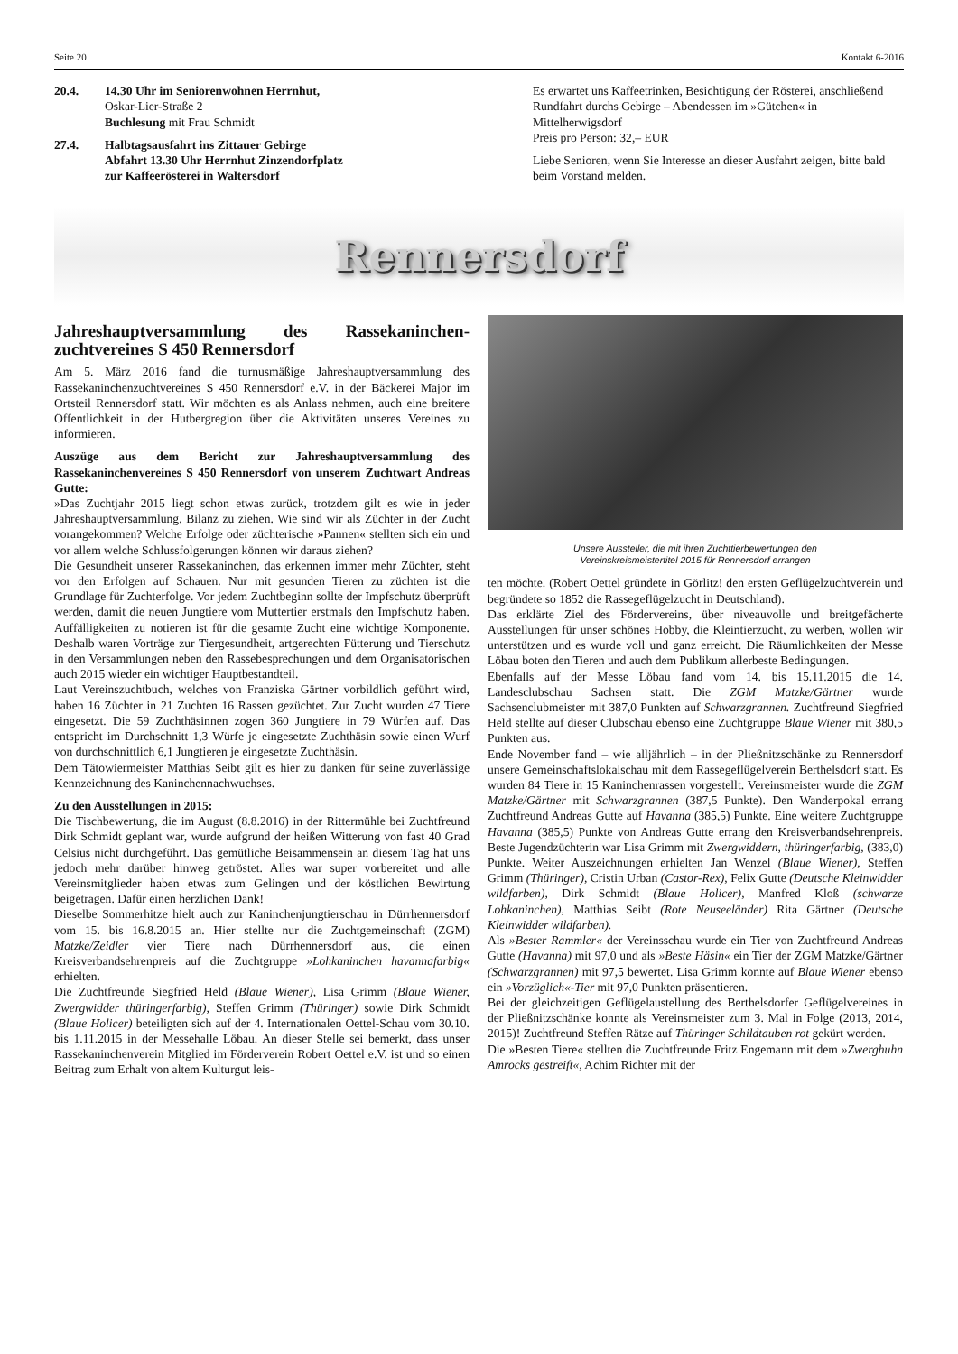Seite 20 Kontakt 6-2016
20.4. 14.30 Uhr im Seniorenwohnen Herrnhut,
Oskar-Lier-Straße 2
Buchlesung mit Frau Schmidt
27.4. Halbtagsausfahrt ins Zittauer Gebirge
Abfahrt 13.30 Uhr Herrnhut Zinzendorfplatz
zur Kaffeerösterei in Waltersdorf
Es erwartet uns Kaffeetrinken, Besichtigung der Rösterei, anschließend Rundfahrt durchs Gebirge – Abendessen im »Gütchen« in Mittelherwigsdorf
Preis pro Person: 32,– EUR
Liebe Senioren, wenn Sie Interesse an dieser Ausfahrt zeigen, bitte bald beim Vorstand melden.
Rennersdorf
Jahreshauptversammlung des Rassekaninchen-zuchtvereines S 450 Rennersdorf
Am 5. März 2016 fand die turnusmäßige Jahreshauptversammlung des Rassekaninchenzuchtvereines S 450 Rennersdorf e.V. in der Bäckerei Major im Ortsteil Rennersdorf statt. Wir möchten es als Anlass nehmen, auch eine breitere Öffentlichkeit in der Hutbergregion über die Aktivitäten unseres Vereines zu informieren.
Auszüge aus dem Bericht zur Jahreshauptversammlung des Rassekaninchenvereines S 450 Rennersdorf von unserem Zuchtwart Andreas Gutte:
»Das Zuchtjahr 2015 liegt schon etwas zurück, trotzdem gilt es wie in jeder Jahreshauptversammlung, Bilanz zu ziehen. Wie sind wir als Züchter in der Zucht vorangekommen? Welche Erfolge oder züchterische »Pannen« stellten sich ein und vor allem welche Schlussfolgerungen können wir daraus ziehen?
Die Gesundheit unserer Rassekaninchen, das erkennen immer mehr Züchter, steht vor den Erfolgen auf Schauen. Nur mit gesunden Tieren zu züchten ist die Grundlage für Zuchterfolge. Vor jedem Zuchtbeginn sollte der Impfschutz überprüft werden, damit die neuen Jungtiere vom Muttertier erstmals den Impfschutz haben. Auffälligkeiten zu notieren ist für die gesamte Zucht eine wichtige Komponente. Deshalb waren Vorträge zur Tiergesundheit, artgerechten Fütterung und Tierschutz in den Versammlungen neben den Rassebesprechungen und dem Organisatorischen auch 2015 wieder ein wichtiger Hauptbestandteil.
Laut Vereinszuchtbuch, welches von Franziska Gärtner vorbildlich geführt wird, haben 16 Züchter in 21 Zuchten 16 Rassen gezüchtet. Zur Zucht wurden 47 Tiere eingesetzt. Die 59 Zuchthäsinnen zogen 360 Jungtiere in 79 Würfen auf. Das entspricht im Durchschnitt 1,3 Würfe je eingesetzte Zuchthäsin sowie einen Wurf von durchschnittlich 6,1 Jungtieren je eingesetzte Zuchthäsin.
Dem Tätowiermeister Matthias Seibt gilt es hier zu danken für seine zuverlässige Kennzeichnung des Kaninchennachwuchses.
Zu den Ausstellungen in 2015:
Die Tischbewertung, die im August (8.8.2016) in der Rittermühle bei Zuchtfreund Dirk Schmidt geplant war, wurde aufgrund der heißen Witterung von fast 40 Grad Celsius nicht durchgeführt. Das gemütliche Beisammensein an diesem Tag hat uns jedoch mehr darüber hinweg getröstet. Alles war super vorbereitet und alle Vereinsmitglieder haben etwas zum Gelingen und der köstlichen Bewirtung beigetragen. Dafür einen herzlichen Dank!
Dieselbe Sommerhitze hielt auch zur Kaninchenjungtierschau in Dürrhennersdorf vom 15. bis 16.8.2015 an. Hier stellte nur die Zuchtgemeinschaft (ZGM) Matzke/Zeidler vier Tiere nach Dürrhennersdorf aus, die einen Kreisverbandsehrenpreis auf die Zuchtgruppe »Lohkaninchen havannafarbig« erhielten.
Die Zuchtfreunde Siegfried Held (Blaue Wiener), Lisa Grimm (Blaue Wiener, Zwergwidder thüringerfarbig), Steffen Grimm (Thüringer) sowie Dirk Schmidt (Blaue Holicer) beteiligten sich auf der 4. Internationalen Oettel-Schau vom 30.10. bis 1.11.2015 in der Messehalle Löbau. An dieser Stelle sei bemerkt, dass unser Rassekaninchenverein Mitglied im Förderverein Robert Oettel e.V. ist und so einen Beitrag zum Erhalt von altem Kulturgut leis-
Unsere Aussteller, die mit ihren Zuchttierbewertungen den
Vereinskreismeistertitel 2015 für Rennersdorf errangen
ten möchte. (Robert Oettel gründete in Görlitz! den ersten Geflügelzuchtverein und begründete so 1852 die Rassegeflügelzucht in Deutschland).
Das erklärte Ziel des Fördervereins, über niveauvolle und breitgefächerte Ausstellungen für unser schönes Hobby, die Kleintierzucht, zu werben, wollen wir unterstützen und es wurde voll und ganz erreicht. Die Räumlichkeiten der Messe Löbau boten den Tieren und auch dem Publikum allerbeste Bedingungen.
Ebenfalls auf der Messe Löbau fand vom 14. bis 15.11.2015 die 14. Landesclubschau Sachsen statt. Die ZGM Matzke/Gärtner wurde Sachsenclubmeister mit 387,0 Punkten auf Schwarzgrannen. Zuchtfreund Siegfried Held stellte auf dieser Clubschau ebenso eine Zuchtgruppe Blaue Wiener mit 380,5 Punkten aus.
Ende November fand – wie alljährlich – in der Pließnitzschänke zu Rennersdorf unsere Gemeinschaftslokalschau mit dem Rassegeflügelverein Berthelsdorf statt. Es wurden 84 Tiere in 15 Kaninchenrassen vorgestellt. Vereinsmeister wurde die ZGM Matzke/Gärtner mit Schwarzgrannen (387,5 Punkte). Den Wanderpokal errang Zuchtfreund Andreas Gutte auf Havanna (385,5) Punkte. Eine weitere Zuchtgruppe Havanna (385,5) Punkte von Andreas Gutte errang den Kreisverbandsehrenpreis. Beste Jugendzüchterin war Lisa Grimm mit Zwergwiddern, thüringerfarbig, (383,0) Punkte. Weiter Auszeichnungen erhielten Jan Wenzel (Blaue Wiener), Steffen Grimm (Thüringer), Cristin Urban (Castor-Rex), Felix Gutte (Deutsche Kleinwidder wildfarben), Dirk Schmidt (Blaue Holicer), Manfred Kloß (schwarze Lohkaninchen), Matthias Seibt (Rote Neuseeländer) Rita Gärtner (Deutsche Kleinwidder wildfarben).
Als »Bester Rammler« der Vereinsschau wurde ein Tier von Zuchtfreund Andreas Gutte (Havanna) mit 97,0 und als »Beste Häsin« ein Tier der ZGM Matzke/Gärtner (Schwarzgrannen) mit 97,5 bewertet. Lisa Grimm konnte auf Blaue Wiener ebenso ein »Vorzüglich«-Tier mit 97,0 Punkten präsentieren.
Bei der gleichzeitigen Geflügelaustellung des Berthelsdorfer Geflügelvereines in der Pließnitzschänke konnte als Vereinsmeister zum 3. Mal in Folge (2013, 2014, 2015)! Zuchtfreund Steffen Rätze auf Thüringer Schildtauben rot gekürt werden.
Die »Besten Tiere« stellten die Zuchtfreunde Fritz Engemann mit dem »Zwerghuhn Amrocks gestreift«, Achim Richter mit der